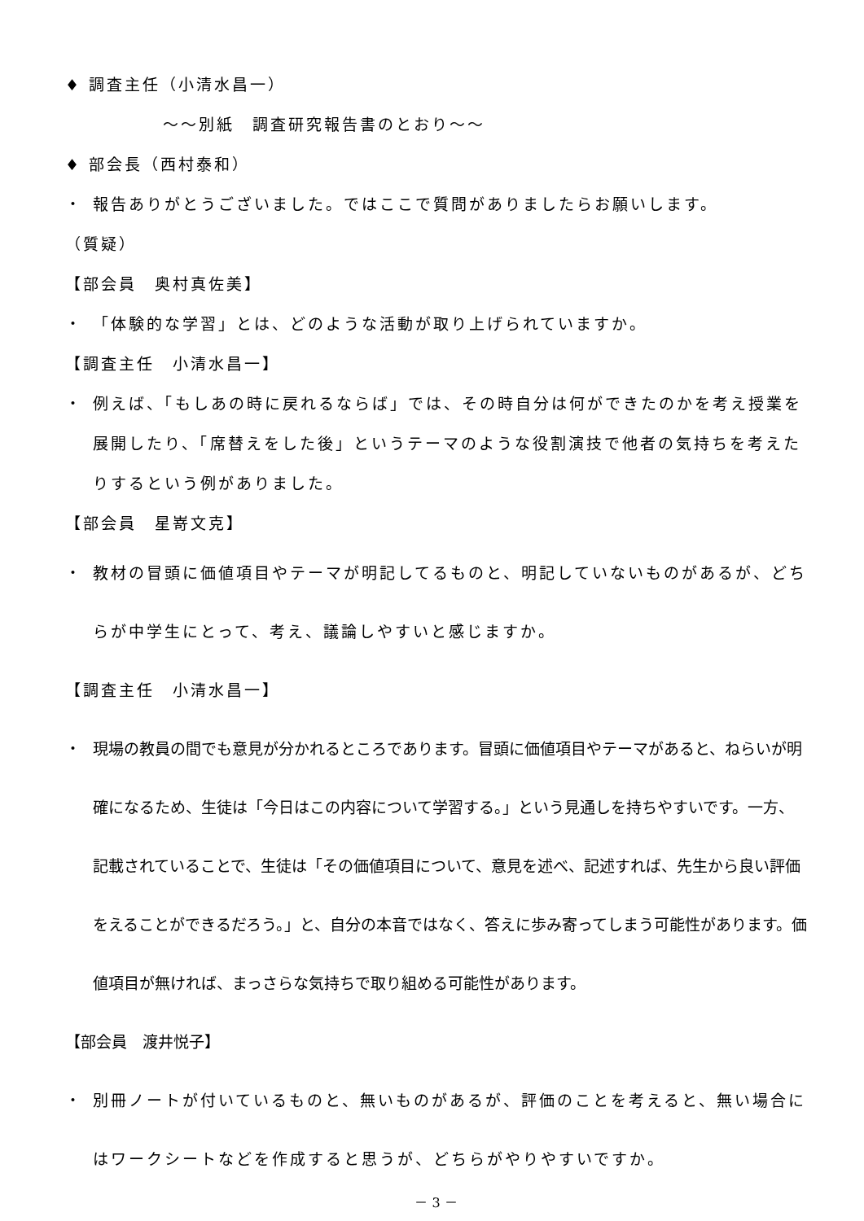♦ 調査主任（小清水昌一）
～～別紙　調査研究報告書のとおり～～
♦ 部会長（西村泰和）
・ 報告ありがとうございました。ではここで質問がありましたらお願いします。
（質疑）
【部会員　奥村真佐美】
・ 「体験的な学習」とは、どのような活動が取り上げられていますか。
【調査主任　小清水昌一】
・ 例えば、「もしあの時に戻れるならば」では、その時自分は何ができたのかを考え授業を展開したり、「席替えをした後」というテーマのような役割演技で他者の気持ちを考えたりするという例がありました。
【部会員　星嵜文克】
・ 教材の冒頭に価値項目やテーマが明記してるものと、明記していないものがあるが、どちらが中学生にとって、考え、議論しやすいと感じますか。
【調査主任　小清水昌一】
・ 現場の教員の間でも意見が分かれるところであります。冒頭に価値項目やテーマがあると、ねらいが明確になるため、生徒は「今日はこの内容について学習する。」という見通しを持ちやすいです。一方、記載されていることで、生徒は「その価値項目について、意見を述べ、記述すれば、先生から良い評価をえることができるだろう。」と、自分の本音ではなく、答えに歩み寄ってしまう可能性があります。価値項目が無ければ、まっさらな気持ちで取り組める可能性があります。
【部会員　渡井悦子】
・ 別冊ノートが付いているものと、無いものがあるが、評価のことを考えると、無い場合にはワークシートなどを作成すると思うが、どちらがやりやすいですか。
－ 3 －